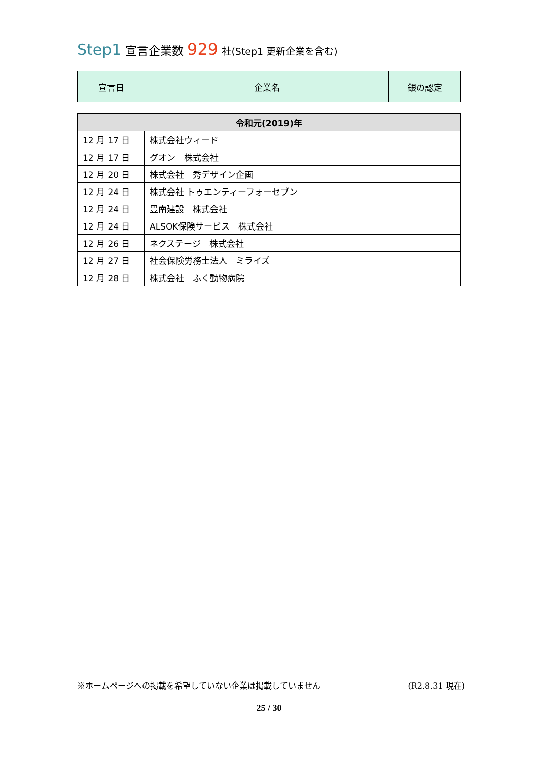Step1 宣言企業数 929 社(Step1 更新企業を含む)
| 宣言日 | 企業名 | 銀の認定 |
| 令和元(2019)年 | | |
| --- | --- | --- |
| 12 月 17 日 | 株式会社ウィード | |
| 12 月 17 日 | グオン 株式会社 | |
| 12 月 20 日 | 株式会社 秀デザイン企画 | |
| 12 月 24 日 | 株式会社 トゥエンティーフォーセブン | |
| 12 月 24 日 | 豊南建設 株式会社 | |
| 12 月 24 日 | ALSOK保険サービス 株式会社 | |
| 12 月 26 日 | ネクステージ 株式会社 | |
| 12 月 27 日 | 社会保険労務士法人 ミライズ | |
| 12 月 28 日 | 株式会社 ふく動物病院 | |
※ホームページへの掲載を希望していない企業は掲載していません (R2.8.31 現在)
25 / 30